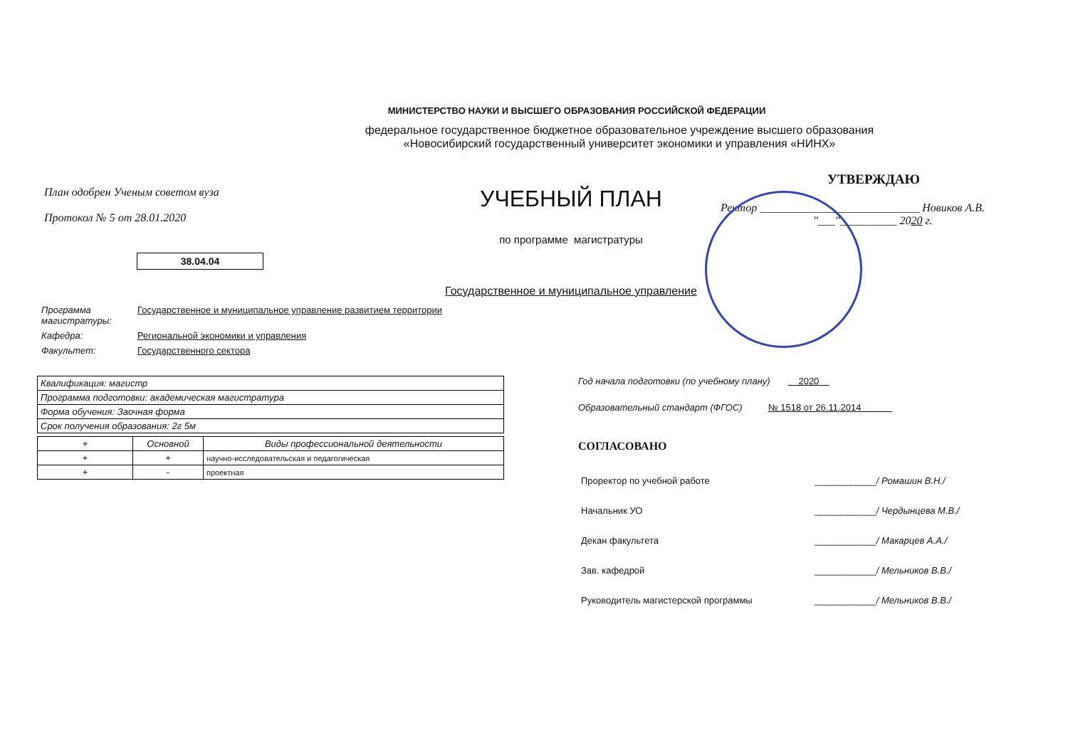МИНИСТЕРСТВО НАУКИ И ВЫСШЕГО ОБРАЗОВАНИЯ РОССИЙСКОЙ ФЕДЕРАЦИИ
федеральное государственное бюджетное образовательное учреждение высшего образования
«Новосибирский государственный университет экономики и управления «НИНХ»
План одобрен Ученым советом вуза
Протокол № 5 от 28.01.2020
38.04.04
УЧЕБНЫЙ ПЛАН
по программе магистратуры
Государственное и муниципальное управление
УТВЕРЖДАЮ
Ректор ____________________________ Новиков А.В.
"___"__________ 2020 г.
Программа
магистратуры: Государственное и муниципальное управление развитием территории
Кафедра: Региональной экономики и управления
Факультет: Государственного сектора
| Квалификация: магистр |
| Программа подготовки: академическая магистратура |
| Форма обучения: Заочная форма |
| Срок получения образования: 2г 5м |
| + | Основной | Виды профессиональной деятельности |
| --- | --- | --- |
| + | + | научно-исследовательская и педагогическая |
| + | - | проектная |
Год начала подготовки (по учебному плану) 2020
Образовательный стандарт (ФГОС) № 1518 от 26.11.2014
СОГЛАСОВАНО
| Проректор по учебной работе | ____________ / Ромашин В.Н./ |
| Начальник УО | ____________ / Чердынцева М.В./ |
| Декан факультета | ____________ / Макарцев А.А./ |
| Зав. кафедрой | ____________ / Мельников В.В./ |
| Руководитель магистерской программы | ____________ / Мельников В.В./ |